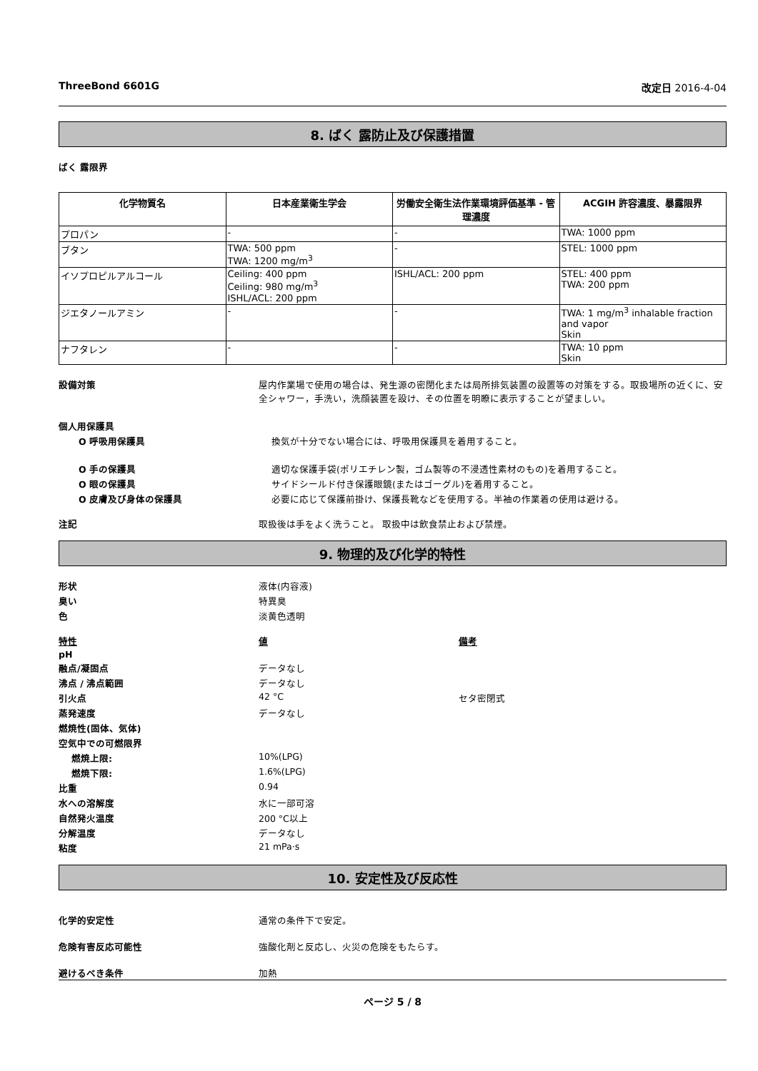ThreeBond 6601G 改定日 2016-4-04
8. ばく 露防止及び保護措置
ばく 露限界
| 化学物質名 | 日本産業衛生学会 | 労働安全衛生法作業環境評価基準 - 管理濃度 | ACGIH 許容濃度、暴露限界 |
| --- | --- | --- | --- |
| プロパン | - | - | TWA: 1000 ppm |
| ブタン | TWA: 500 ppm TWA: 1200 mg/m<sup>3</sup> | - | STEL: 1000 ppm |
| イソプロピルアルコール | Ceiling: 400 ppm Ceiling: 980 mg/m<sup>3</sup> ISHL/ACL: 200 ppm | ISHL/ACL: 200 ppm | STEL: 400 ppm TWA: 200 ppm |
| ジエタノールアミン | - | - | TWA: 1 mg/m<sup>3</sup> inhalable fraction and vapor Skin |
| ナフタレン | - | - | TWA: 10 ppm Skin |
設備対策 屋内作業場で使用の場合は、発生源の密閉化または局所排気装置の設置等の対策をする。取扱場所の近くに、安全シャワー，手洗い，洗顔装置を設け、その位置を明瞭に表示することが望ましい。
個人用保護具
O 呼吸用保護具 換気が十分でない場合には、呼吸用保護具を着用すること。
O 手の保護具 適切な保護手袋(ポリエチレン製，ゴム製等の不浸透性素材のもの)を着用すること。
O 眼の保護具 サイドシールド付き保護眼鏡(またはゴーグル)を着用すること。
O 皮膚及び身体の保護具 必要に応じて保護前掛け、保護長靴などを使用する。半袖の作業着の使用は避ける。
注記 取扱後は手をよく洗うこと。 取扱中は飲食禁止および禁煙。
9. 物理的及び化学的特性
形状 液体(内容液)
臭い 特異臭
色 淡黄色透明
特性 値 備考
pH
融点/凝固点 データなし
沸点 / 沸点範囲 データなし
引火点 42 °C セタ密閉式
蒸発速度 データなし
燃焼性(固体、気体)
空気中での可燃限界
燃焼上限: 10%(LPG)
燃焼下限: 1.6%(LPG)
比重 0.94
水への溶解度 水に一部可溶
自然発火温度 200 °C以上
分解温度 データなし
粘度 21 mPa·s
10. 安定性及び反応性
化学的安定性 通常の条件下で安定。
危険有害反応可能性 強酸化剤と反応し、火災の危険をもたらす。
避けるべき条件 加熱
ページ 5 / 8